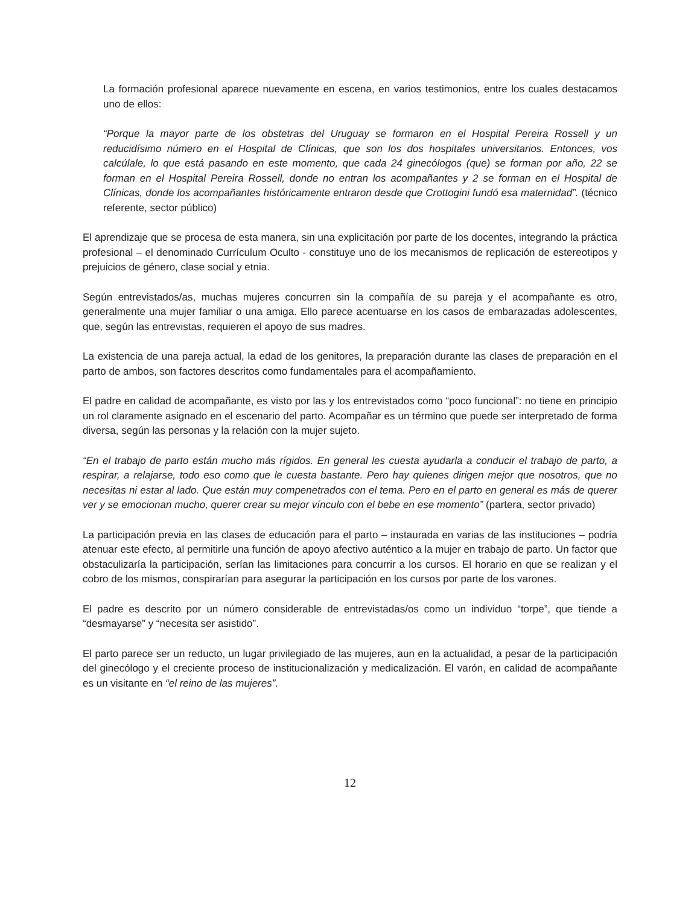La formación profesional aparece nuevamente en escena, en varios testimonios, entre los cuales destacamos uno de ellos:
“Porque la mayor parte de los obstetras del Uruguay se formaron en el Hospital Pereira Rossell y un reducidísimo número en el Hospital de Clínicas, que son los dos hospitales universitarios. Entonces, vos calcúlale, lo que está pasando en este momento, que cada 24 ginecólogos (que) se forman por año, 22 se forman en el Hospital Pereira Rossell, donde no entran los acompañantes y 2 se forman en el Hospital de Clínicas, donde los acompañantes históricamente entraron desde que Crottogini fundó esa maternidad”. (técnico referente, sector público)
El aprendizaje que se procesa de esta manera, sin una explicitación por parte de los docentes, integrando la práctica profesional – el denominado Currículum Oculto - constituye uno de los mecanismos de replicación de estereotipos y prejuicios de género, clase social y etnia.
Según entrevistados/as, muchas mujeres concurren sin la compañía de su pareja y el acompañante es otro, generalmente una mujer familiar o una amiga. Ello parece acentuarse en los casos de embarazadas adolescentes, que, según las entrevistas, requieren el apoyo de sus madres.
La existencia de una pareja actual, la edad de los genitores, la preparación durante las clases de preparación en el parto de ambos, son factores descritos como fundamentales para el acompañamiento.
El padre en calidad de acompañante, es visto por las y los entrevistados como “poco funcional”: no tiene en principio un rol claramente asignado en el escenario del parto. Acompañar es un término que puede ser interpretado de forma diversa, según las personas y la relación con la mujer sujeto.
“En el trabajo de parto están mucho más rígidos. En general les cuesta ayudarla a conducir el trabajo de parto, a respirar, a relajarse, todo eso como que le cuesta bastante. Pero hay quienes dirigen mejor que nosotros, que no necesitas ni estar al lado. Que están muy compenetrados con el tema. Pero en el parto en general es más de querer ver y se emocionan mucho, querer crear su mejor vínculo con el bebe en ese momento” (partera, sector privado)
La participación previa en las clases de educación para el parto – instaurada en varias de las instituciones – podría atenuar este efecto, al permitirle una función de apoyo afectivo auténtico a la mujer en trabajo de parto. Un factor que obstaculizaría la participación, serían las limitaciones para concurrir a los cursos. El horario en que se realizan y el cobro de los mismos, conspirarían para asegurar la participación en los cursos por parte de los varones.
El padre es descrito por un número considerable de entrevistadas/os como un individuo “torpe”, que tiende a “desmayarse” y “necesita ser asistido”.
El parto parece ser un reducto, un lugar privilegiado de las mujeres, aun en la actualidad, a pesar de la participación del ginecólogo y el creciente proceso de institucionalización y medicalización. El varón, en calidad de acompañante es un visitante en “el reino de las mujeres”.
12